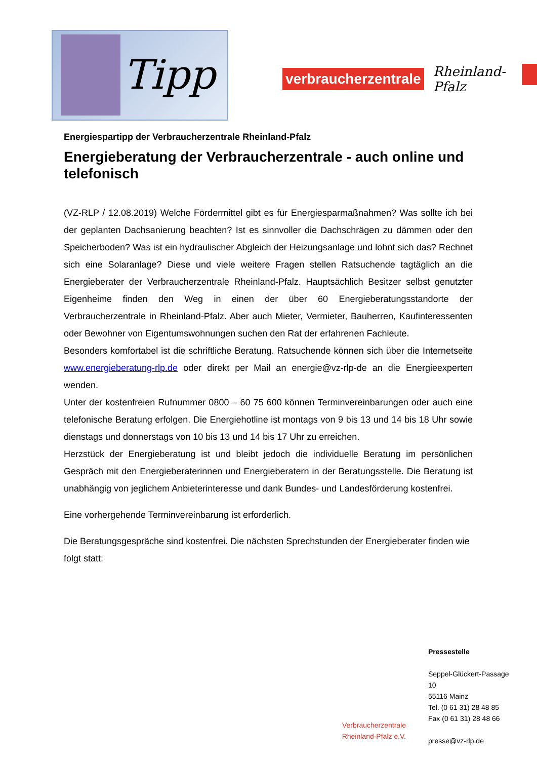Tipp
verbraucherzentrale
Rheinland-Pfalz
Energiespartipp der Verbraucherzentrale Rheinland-Pfalz
Energieberatung der Verbraucherzentrale - auch online und telefonisch
(VZ-RLP / 12.08.2019) Welche Fördermittel gibt es für Energiesparmaßnahmen? Was sollte ich bei der geplanten Dachsanierung beachten? Ist es sinnvoller die Dachschrägen zu dämmen oder den Speicherboden? Was ist ein hydraulischer Abgleich der Heizungsanlage und lohnt sich das? Rechnet sich eine Solaranlage? Diese und viele weitere Fragen stellen Ratsuchende tagtäglich an die Energieberater der Verbraucherzentrale Rheinland-Pfalz. Hauptsächlich Besitzer selbst genutzter Eigenheime finden den Weg in einen der über 60 Energieberatungsstandorte der Verbraucherzentrale in Rheinland-Pfalz. Aber auch Mieter, Vermieter, Bauherren, Kaufinteressenten oder Bewohner von Eigentumswohnungen suchen den Rat der erfahrenen Fachleute.
Besonders komfortabel ist die schriftliche Beratung. Ratsuchende können sich über die Internetseite www.energieberatung-rlp.de oder direkt per Mail an energie@vz-rlp-de an die Energieexperten wenden.
Unter der kostenfreien Rufnummer 0800 – 60 75 600 können Terminvereinbarungen oder auch eine telefonische Beratung erfolgen. Die Energiehotline ist montags von 9 bis 13 und 14 bis 18 Uhr sowie dienstags und donnerstags von 10 bis 13 und 14 bis 17 Uhr zu erreichen.
Herzstück der Energieberatung ist und bleibt jedoch die individuelle Beratung im persönlichen Gespräch mit den Energieberaterinnen und Energieberatern in der Beratungsstelle. Die Beratung ist unabhängig von jeglichem Anbieterinteresse und dank Bundes- und Landesförderung kostenfrei.
Eine vorhergehende Terminvereinbarung ist erforderlich.
Die Beratungsgespräche sind kostenfrei. Die nächsten Sprechstunden der Energieberater finden wie folgt statt:
Pressestelle
Seppel-Glückert-Passage
10
55116 Mainz
Tel. (0 61 31) 28 48 85
Fax (0 61 31) 28 48 66
presse@vz-rlp.de
Verbraucherzentrale
Rheinland-Pfalz e.V.